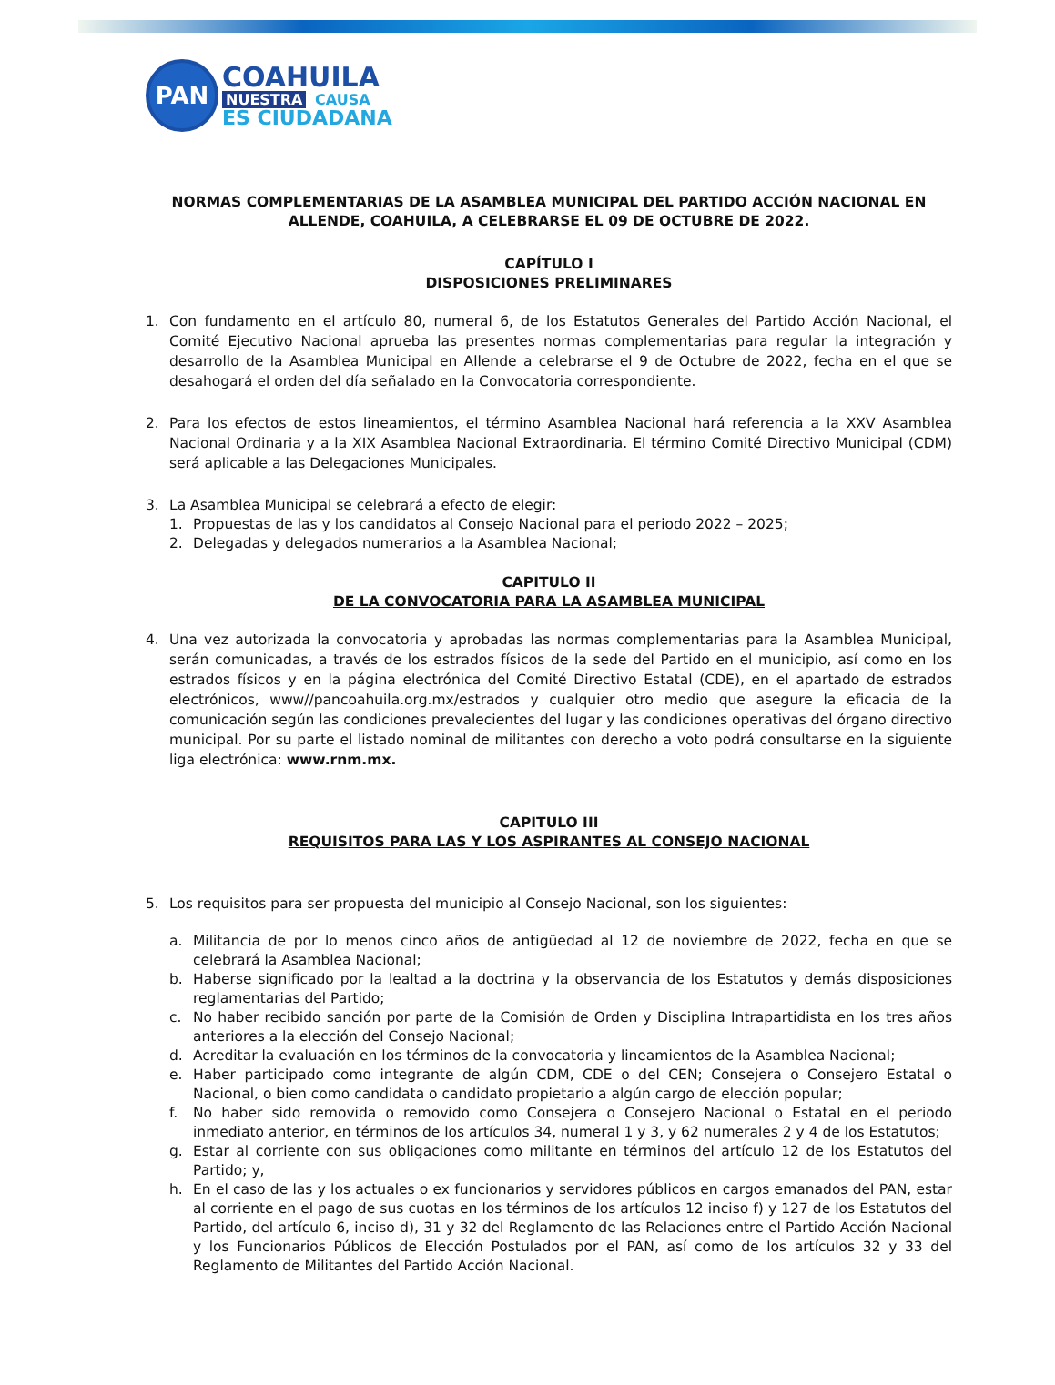PAN
COAHUILA
NUESTRA CAUSA
ES CIUDADANA
NORMAS COMPLEMENTARIAS DE LA ASAMBLEA MUNICIPAL DEL PARTIDO ACCIÓN NACIONAL EN ALLENDE, COAHUILA, A CELEBRARSE EL 09 DE OCTUBRE DE 2022.
CAPÍTULO I
DISPOSICIONES PRELIMINARES
1. Con fundamento en el artículo 80, numeral 6, de los Estatutos Generales del Partido Acción Nacional, el Comité Ejecutivo Nacional aprueba las presentes normas complementarias para regular la integración y desarrollo de la Asamblea Municipal en Allende a celebrarse el 9 de Octubre de 2022, fecha en el que se desahogará el orden del día señalado en la Convocatoria correspondiente.
2. Para los efectos de estos lineamientos, el término Asamblea Nacional hará referencia a la XXV Asamblea Nacional Ordinaria y a la XIX Asamblea Nacional Extraordinaria. El término Comité Directivo Municipal (CDM) será aplicable a las Delegaciones Municipales.
3. La Asamblea Municipal se celebrará a efecto de elegir:
1. Propuestas de las y los candidatos al Consejo Nacional para el periodo 2022 – 2025;
2. Delegadas y delegados numerarios a la Asamblea Nacional;
CAPITULO II
DE LA CONVOCATORIA PARA LA ASAMBLEA MUNICIPAL
4. Una vez autorizada la convocatoria y aprobadas las normas complementarias para la Asamblea Municipal, serán comunicadas, a través de los estrados físicos de la sede del Partido en el municipio, así como en los estrados físicos y en la página electrónica del Comité Directivo Estatal (CDE), en el apartado de estrados electrónicos, www//pancoahuila.org.mx/estrados y cualquier otro medio que asegure la eficacia de la comunicación según las condiciones prevalecientes del lugar y las condiciones operativas del órgano directivo municipal. Por su parte el listado nominal de militantes con derecho a voto podrá consultarse en la siguiente liga electrónica: www.rnm.mx.
CAPITULO III
REQUISITOS PARA LAS Y LOS ASPIRANTES AL CONSEJO NACIONAL
5. Los requisitos para ser propuesta del municipio al Consejo Nacional, son los siguientes:
a. Militancia de por lo menos cinco años de antigüedad al 12 de noviembre de 2022, fecha en que se celebrará la Asamblea Nacional;
b. Haberse significado por la lealtad a la doctrina y la observancia de los Estatutos y demás disposiciones reglamentarias del Partido;
c. No haber recibido sanción por parte de la Comisión de Orden y Disciplina Intrapartidista en los tres años anteriores a la elección del Consejo Nacional;
d. Acreditar la evaluación en los términos de la convocatoria y lineamientos de la Asamblea Nacional;
e. Haber participado como integrante de algún CDM, CDE o del CEN; Consejera o Consejero Estatal o Nacional, o bien como candidata o candidato propietario a algún cargo de elección popular;
f. No haber sido removida o removido como Consejera o Consejero Nacional o Estatal en el periodo inmediato anterior, en términos de los artículos 34, numeral 1 y 3, y 62 numerales 2 y 4 de los Estatutos;
g. Estar al corriente con sus obligaciones como militante en términos del artículo 12 de los Estatutos del Partido; y,
h. En el caso de las y los actuales o ex funcionarios y servidores públicos en cargos emanados del PAN, estar al corriente en el pago de sus cuotas en los términos de los artículos 12 inciso f) y 127 de los Estatutos del Partido, del artículo 6, inciso d), 31 y 32 del Reglamento de las Relaciones entre el Partido Acción Nacional y los Funcionarios Públicos de Elección Postulados por el PAN, así como de los artículos 32 y 33 del Reglamento de Militantes del Partido Acción Nacional.